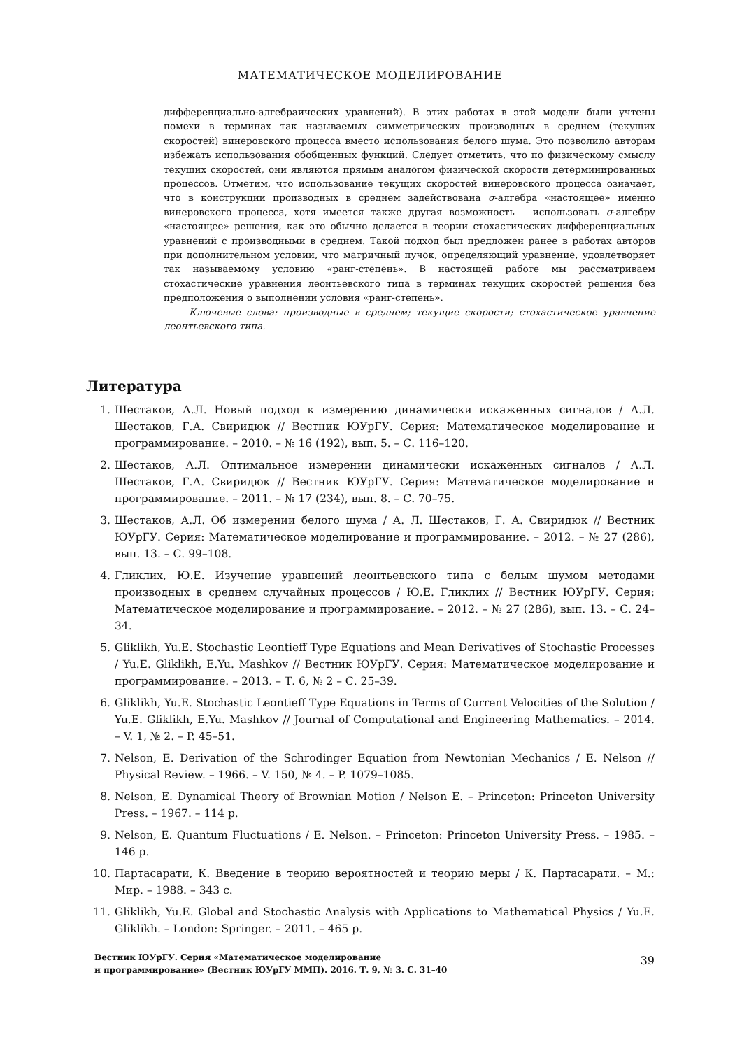МАТЕМАТИЧЕСКОЕ МОДЕЛИРОВАНИЕ
дифференциально-алгебраических уравнений). В этих работах в этой модели были учтены помехи в терминах так называемых симметрических производных в среднем (текущих скоростей) винеровского процесса вместо использования белого шума. Это позволило авторам избежать использования обобщенных функций. Следует отметить, что по физическому смыслу текущих скоростей, они являются прямым аналогом физической скорости детерминированных процессов. Отметим, что использование текущих скоростей винеровского процесса означает, что в конструкции производных в среднем задействована σ-алгебра «настоящее» именно винеровского процесса, хотя имеется также другая возможность – использовать σ-алгебру «настоящее» решения, как это обычно делается в теории стохастических дифференциальных уравнений с производными в среднем. Такой подход был предложен ранее в работах авторов при дополнительном условии, что матричный пучок, определяющий уравнение, удовлетворяет так называемому условию «ранг-степень». В настоящей работе мы рассматриваем стохастические уравнения леонтьевского типа в терминах текущих скоростей решения без предположения о выполнении условия «ранг-степень».
Ключевые слова: производные в среднем; текущие скорости; стохастическое уравнение леонтьевского типа.
Литература
1. Шестаков, А.Л. Новый подход к измерению динамически искаженных сигналов / А.Л. Шестаков, Г.А. Свиридюк // Вестник ЮУрГУ. Серия: Математическое моделирование и программирование. – 2010. – № 16 (192), вып. 5. – С. 116–120.
2. Шестаков, А.Л. Оптимальное измерении динамически искаженных сигналов / А.Л. Шестаков, Г.А. Свиридюк // Вестник ЮУрГУ. Серия: Математическое моделирование и программирование. – 2011. – № 17 (234), вып. 8. – С. 70–75.
3. Шестаков, А.Л. Об измерении белого шума / А. Л. Шестаков, Г. А. Свиридюк // Вестник ЮУрГУ. Серия: Математическое моделирование и программирование. – 2012. – № 27 (286), вып. 13. – С. 99–108.
4. Гликлих, Ю.Е. Изучение уравнений леонтьевского типа с белым шумом методами производных в среднем случайных процессов / Ю.Е. Гликлих // Вестник ЮУрГУ. Серия: Математическое моделирование и программирование. – 2012. – № 27 (286), вып. 13. – С. 24–34.
5. Gliklikh, Yu.E. Stochastic Leontieff Type Equations and Mean Derivatives of Stochastic Processes / Yu.E. Gliklikh, E.Yu. Mashkov // Вестник ЮУрГУ. Серия: Математическое моделирование и программирование. – 2013. – Т. 6, № 2 – С. 25–39.
6. Gliklikh, Yu.E. Stochastic Leontieff Type Equations in Terms of Current Velocities of the Solution / Yu.E. Gliklikh, E.Yu. Mashkov // Journal of Computational and Engineering Mathematics. – 2014. – V. 1, № 2. – P. 45–51.
7. Nelson, E. Derivation of the Schrodinger Equation from Newtonian Mechanics / E. Nelson // Physical Review. – 1966. – V. 150, № 4. – P. 1079–1085.
8. Nelson, E. Dynamical Theory of Brownian Motion / Nelson E. – Princeton: Princeton University Press. – 1967. – 114 p.
9. Nelson, E. Quantum Fluctuations / E. Nelson. – Princeton: Princeton University Press. – 1985. – 146 p.
10. Партасарати, К. Введение в теорию вероятностей и теорию меры / К. Партасарати. – М.: Мир. – 1988. – 343 с.
11. Gliklikh, Yu.E. Global and Stochastic Analysis with Applications to Mathematical Physics / Yu.E. Gliklikh. – London: Springer. – 2011. – 465 p.
Вестник ЮУрГУ. Серия «Математическое моделирование
и программирование» (Вестник ЮУрГУ ММП). 2016. Т. 9, № 3. С. 31–40
39